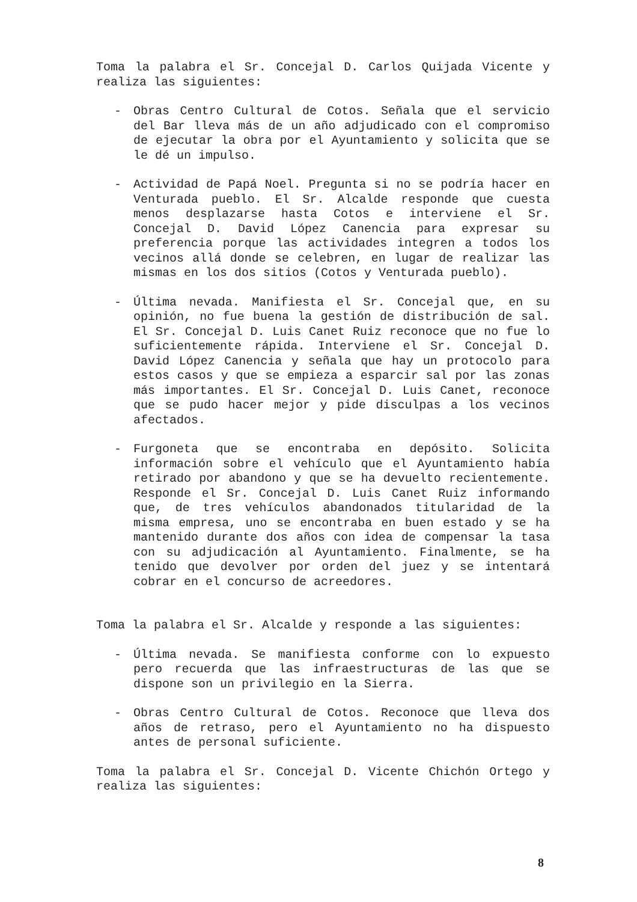Toma la palabra el Sr. Concejal D. Carlos Quijada Vicente y realiza las siguientes:
- Obras Centro Cultural de Cotos. Señala que el servicio del Bar lleva más de un año adjudicado con el compromiso de ejecutar la obra por el Ayuntamiento y solicita que se le dé un impulso.
- Actividad de Papá Noel. Pregunta si no se podría hacer en Venturada pueblo. El Sr. Alcalde responde que cuesta menos desplazarse hasta Cotos e interviene el Sr. Concejal D. David López Canencia para expresar su preferencia porque las actividades integren a todos los vecinos allá donde se celebren, en lugar de realizar las mismas en los dos sitios (Cotos y Venturada pueblo).
- Última nevada. Manifiesta el Sr. Concejal que, en su opinión, no fue buena la gestión de distribución de sal. El Sr. Concejal D. Luis Canet Ruiz reconoce que no fue lo suficientemente rápida. Interviene el Sr. Concejal D. David López Canencia y señala que hay un protocolo para estos casos y que se empieza a esparcir sal por las zonas más importantes. El Sr. Concejal D. Luis Canet, reconoce que se pudo hacer mejor y pide disculpas a los vecinos afectados.
- Furgoneta que se encontraba en depósito. Solicita información sobre el vehículo que el Ayuntamiento había retirado por abandono y que se ha devuelto recientemente. Responde el Sr. Concejal D. Luis Canet Ruiz informando que, de tres vehículos abandonados titularidad de la misma empresa, uno se encontraba en buen estado y se ha mantenido durante dos años con idea de compensar la tasa con su adjudicación al Ayuntamiento. Finalmente, se ha tenido que devolver por orden del juez y se intentará cobrar en el concurso de acreedores.
Toma la palabra el Sr. Alcalde y responde a las siguientes:
- Última nevada. Se manifiesta conforme con lo expuesto pero recuerda que las infraestructuras de las que se dispone son un privilegio en la Sierra.
- Obras Centro Cultural de Cotos. Reconoce que lleva dos años de retraso, pero el Ayuntamiento no ha dispuesto antes de personal suficiente.
Toma la palabra el Sr. Concejal D. Vicente Chichón Ortego y realiza las siguientes:
8